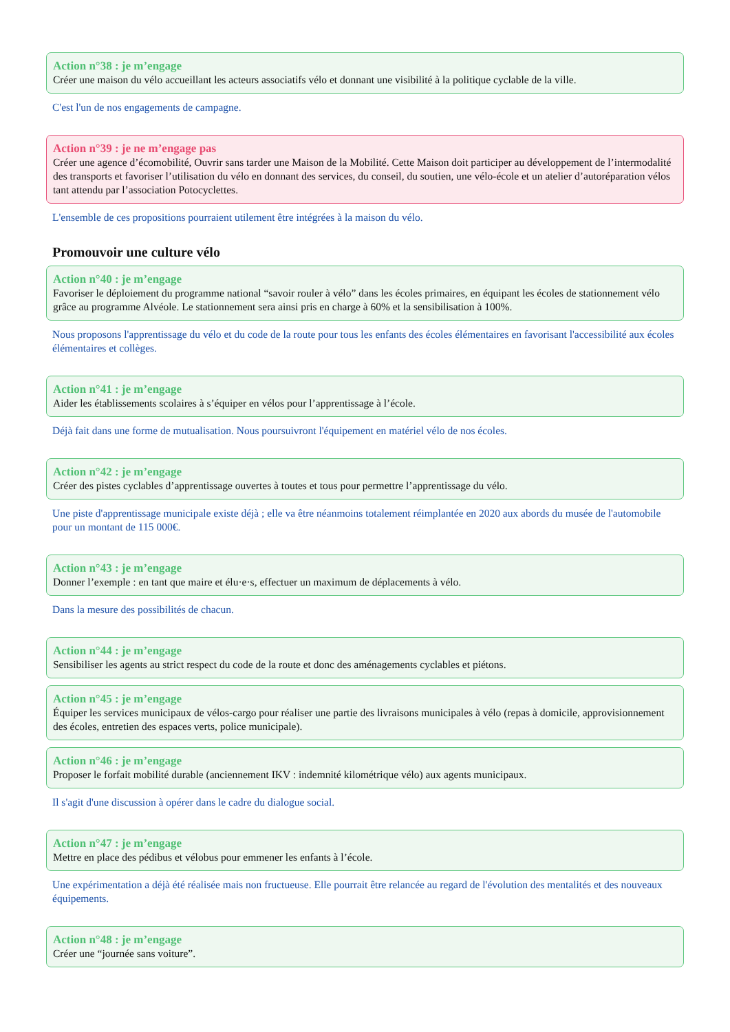Action n°38 : je m’engage
Créer une maison du vélo accueillant les acteurs associatifs vélo et donnant une visibilité à la politique cyclable de la ville.
C'est l'un de nos engagements de campagne.
Action n°39 : je ne m’engage pas
Créer une agence d’écomobilité, Ouvrir sans tarder une Maison de la Mobilité. Cette Maison doit participer au développement de l’intermodalité des transports et favoriser l’utilisation du vélo en donnant des services, du conseil, du soutien, une vélo-école et un atelier d’autoréparation vélos tant attendu par l’association Potocyclettes.
L'ensemble de ces propositions pourraient utilement être intégrées à la maison du vélo.
Promouvoir une culture vélo
Action n°40 : je m’engage
Favoriser le déploiement du programme national “savoir rouler à vélo” dans les écoles primaires, en équipant les écoles de stationnement vélo grâce au programme Alvéole. Le stationnement sera ainsi pris en charge à 60% et la sensibilisation à 100%.
Nous proposons l'apprentissage du vélo et du code de la route pour tous les enfants des écoles élémentaires en favorisant l'accessibilité aux écoles élémentaires et collèges.
Action n°41 : je m’engage
Aider les établissements scolaires à s’équiper en vélos pour l’apprentissage à l’école.
Déjà fait dans une forme de mutualisation. Nous poursuivront l'équipement en matériel vélo de nos écoles.
Action n°42 : je m’engage
Créer des pistes cyclables d’apprentissage ouvertes à toutes et tous pour permettre l’apprentissage du vélo.
Une piste d'apprentissage municipale existe déjà ; elle va être néanmoins totalement réimplantée en 2020 aux abords du musée de l'automobile pour un montant de 115 000€.
Action n°43 : je m’engage
Donner l’exemple : en tant que maire et élu·e·s, effectuer un maximum de déplacements à vélo.
Dans la mesure des possibilités de chacun.
Action n°44 : je m’engage
Sensibiliser les agents au strict respect du code de la route et donc des aménagements cyclables et piétons.
Action n°45 : je m’engage
Équiper les services municipaux de vélos-cargo pour réaliser une partie des livraisons municipales à vélo (repas à domicile, approvisionnement des écoles, entretien des espaces verts, police municipale).
Action n°46 : je m’engage
Proposer le forfait mobilité durable (anciennement IKV : indemnité kilométrique vélo) aux agents municipaux.
Il s'agit d'une discussion à opérer dans le cadre du dialogue social.
Action n°47 : je m’engage
Mettre en place des pédibus et vélobus pour emmener les enfants à l’école.
Une expérimentation a déjà été réalisée mais non fructueuse. Elle pourrait être relancée au regard de l'évolution des mentalités et des nouveaux équipements.
Action n°48 : je m’engage
Créer une “journée sans voiture”.